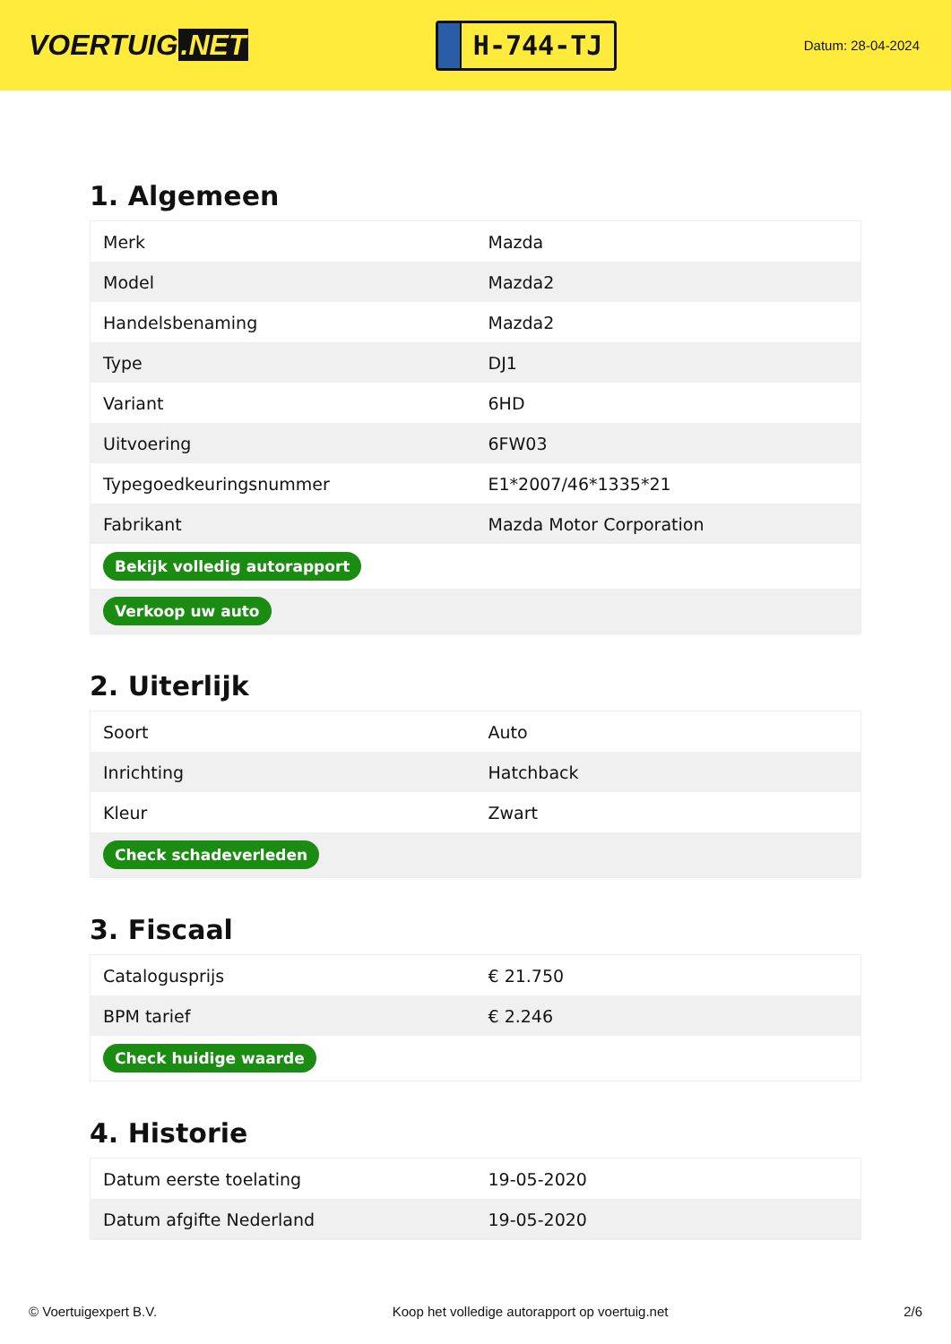VOERTUIG.NET
H-744-TJ
Datum: 28-04-2024
1. Algemeen
| Merk | Mazda |
| Model | Mazda2 |
| Handelsbenaming | Mazda2 |
| Type | DJ1 |
| Variant | 6HD |
| Uitvoering | 6FW03 |
| Typegoedkeuringsnummer | E1*2007/46*1335*21 |
| Fabrikant | Mazda Motor Corporation |
| Bekijk volledig autorapport | |
| Verkoop uw auto | |
2. Uiterlijk
| Soort | Auto |
| Inrichting | Hatchback |
| Kleur | Zwart |
| Check schadeverleden | |
3. Fiscaal
| Catalogusprijs | € 21.750 |
| BPM tarief | € 2.246 |
| Check huidige waarde | |
4. Historie
| Datum eerste toelating | 19-05-2020 |
| Datum afgifte Nederland | 19-05-2020 |
© Voertuigexpert B.V. Koop het volledige autorapport op voertuig.net 2/6